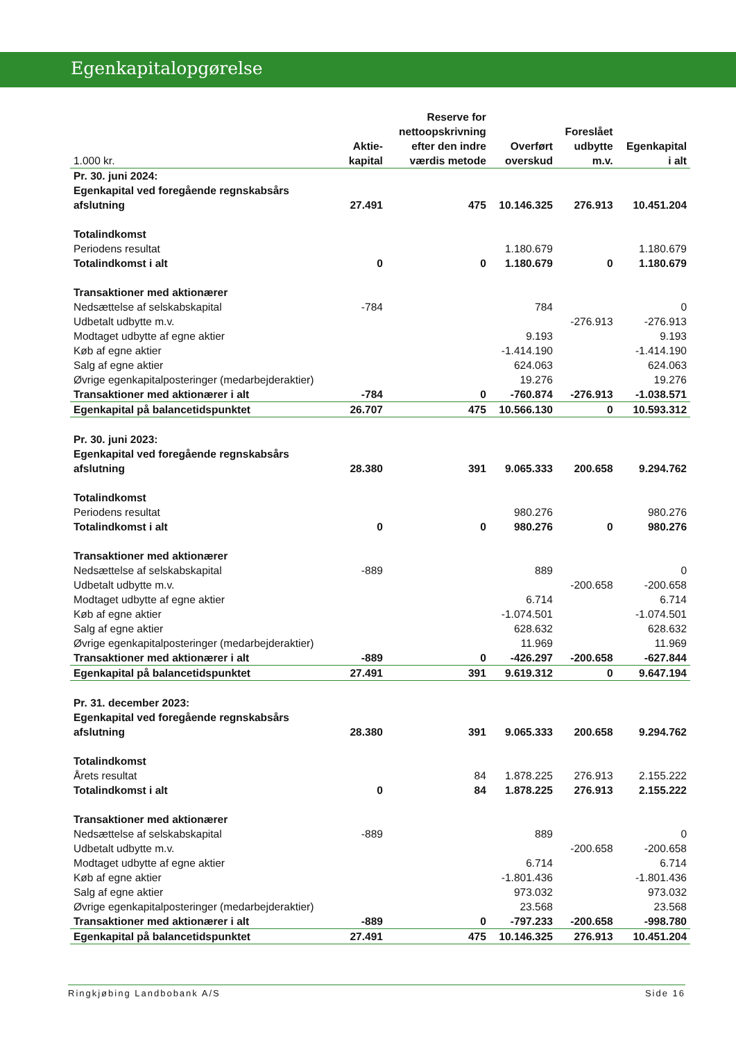Egenkapitalopgørelse
| 1.000 kr. | Aktie- kapital | Reserve for nettoopskrivning efter den indre værdis metode | Overført overskud | Foreslået udbytte m.v. | Egenkapital i alt |
| --- | --- | --- | --- | --- | --- |
| Pr. 30. juni 2024: Egenkapital ved foregående regnskabsårs afslutning | 27.491 | 475 | 10.146.325 | 276.913 | 10.451.204 |
| Totalindkomst | | | | | |
| Periodens resultat | | | 1.180.679 | | 1.180.679 |
| Totalindkomst i alt | 0 | 0 | 1.180.679 | 0 | 1.180.679 |
| Transaktioner med aktionærer | | | | | |
| Nedsættelse af selskabskapital | -784 | | 784 | | 0 |
| Udbetalt udbytte m.v. | | | | -276.913 | -276.913 |
| Modtaget udbytte af egne aktier | | | 9.193 | | 9.193 |
| Køb af egne aktier | | | -1.414.190 | | -1.414.190 |
| Salg af egne aktier | | | 624.063 | | 624.063 |
| Øvrige egenkapitalposteringer (medarbejderaktier) | | | 19.276 | | 19.276 |
| Transaktioner med aktionærer i alt | -784 | 0 | -760.874 | -276.913 | -1.038.571 |
| Egenkapital på balancetidspunktet | 26.707 | 475 | 10.566.130 | 0 | 10.593.312 |
| Pr. 30. juni 2023: Egenkapital ved foregående regnskabsårs afslutning | 28.380 | 391 | 9.065.333 | 200.658 | 9.294.762 |
| Totalindkomst | | | | | |
| Periodens resultat | | | 980.276 | | 980.276 |
| Totalindkomst i alt | 0 | 0 | 980.276 | 0 | 980.276 |
| Transaktioner med aktionærer | | | | | |
| Nedsættelse af selskabskapital | -889 | | 889 | | 0 |
| Udbetalt udbytte m.v. | | | | -200.658 | -200.658 |
| Modtaget udbytte af egne aktier | | | 6.714 | | 6.714 |
| Køb af egne aktier | | | -1.074.501 | | -1.074.501 |
| Salg af egne aktier | | | 628.632 | | 628.632 |
| Øvrige egenkapitalposteringer (medarbejderaktier) | | | 11.969 | | 11.969 |
| Transaktioner med aktionærer i alt | -889 | 0 | -426.297 | -200.658 | -627.844 |
| Egenkapital på balancetidspunktet | 27.491 | 391 | 9.619.312 | 0 | 9.647.194 |
| Pr. 31. december 2023: Egenkapital ved foregående regnskabsårs afslutning | 28.380 | 391 | 9.065.333 | 200.658 | 9.294.762 |
| Totalindkomst | | | | | |
| Årets resultat | | 84 | 1.878.225 | 276.913 | 2.155.222 |
| Totalindkomst i alt | 0 | 84 | 1.878.225 | 276.913 | 2.155.222 |
| Transaktioner med aktionærer | | | | | |
| Nedsættelse af selskabskapital | -889 | | 889 | | 0 |
| Udbetalt udbytte m.v. | | | | -200.658 | -200.658 |
| Modtaget udbytte af egne aktier | | | 6.714 | | 6.714 |
| Køb af egne aktier | | | -1.801.436 | | -1.801.436 |
| Salg af egne aktier | | | 973.032 | | 973.032 |
| Øvrige egenkapitalposteringer (medarbejderaktier) | | | 23.568 | | 23.568 |
| Transaktioner med aktionærer i alt | -889 | 0 | -797.233 | -200.658 | -998.780 |
| Egenkapital på balancetidspunktet | 27.491 | 475 | 10.146.325 | 276.913 | 10.451.204 |
Ringkjøbing Landbobank A/S Side 16